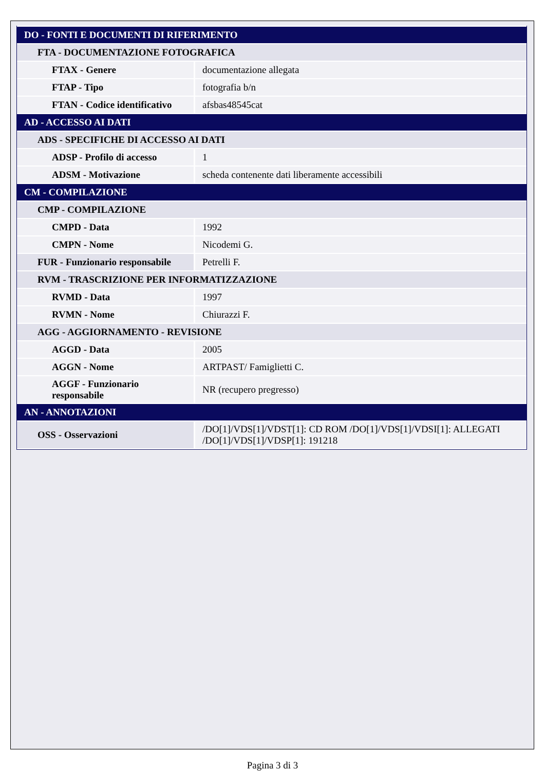| DO - FONTI E DOCUMENTI DI RIFERIMENTO | |
| FTA - DOCUMENTAZIONE FOTOGRAFICA | |
| FTAX - Genere | documentazione allegata |
| FTAP - Tipo | fotografia b/n |
| FTAN - Codice identificativo | afsbas48545cat |
| AD - ACCESSO AI DATI | |
| ADS - SPECIFICHE DI ACCESSO AI DATI | |
| ADSP - Profilo di accesso | 1 |
| ADSM - Motivazione | scheda contenente dati liberamente accessibili |
| CM - COMPILAZIONE | |
| CMP - COMPILAZIONE | |
| CMPD - Data | 1992 |
| CMPN - Nome | Nicodemi G. |
| FUR - Funzionario responsabile | Petrelli F. |
| RVM - TRASCRIZIONE PER INFORMATIZZAZIONE | |
| RVMD - Data | 1997 |
| RVMN - Nome | Chiurazzi F. |
| AGG - AGGIORNAMENTO - REVISIONE | |
| AGGD - Data | 2005 |
| AGGN - Nome | ARTPAST/ Famiglietti C. |
| AGGF - Funzionario responsabile | NR (recupero pregresso) |
| AN - ANNOTAZIONI | |
| OSS - Osservazioni | /DO[1]/VDS[1]/VDST[1]: CD ROM /DO[1]/VDS[1]/VDSI[1]: ALLEGATI /DO[1]/VDS[1]/VDSP[1]: 191218 |
Pagina 3 di 3